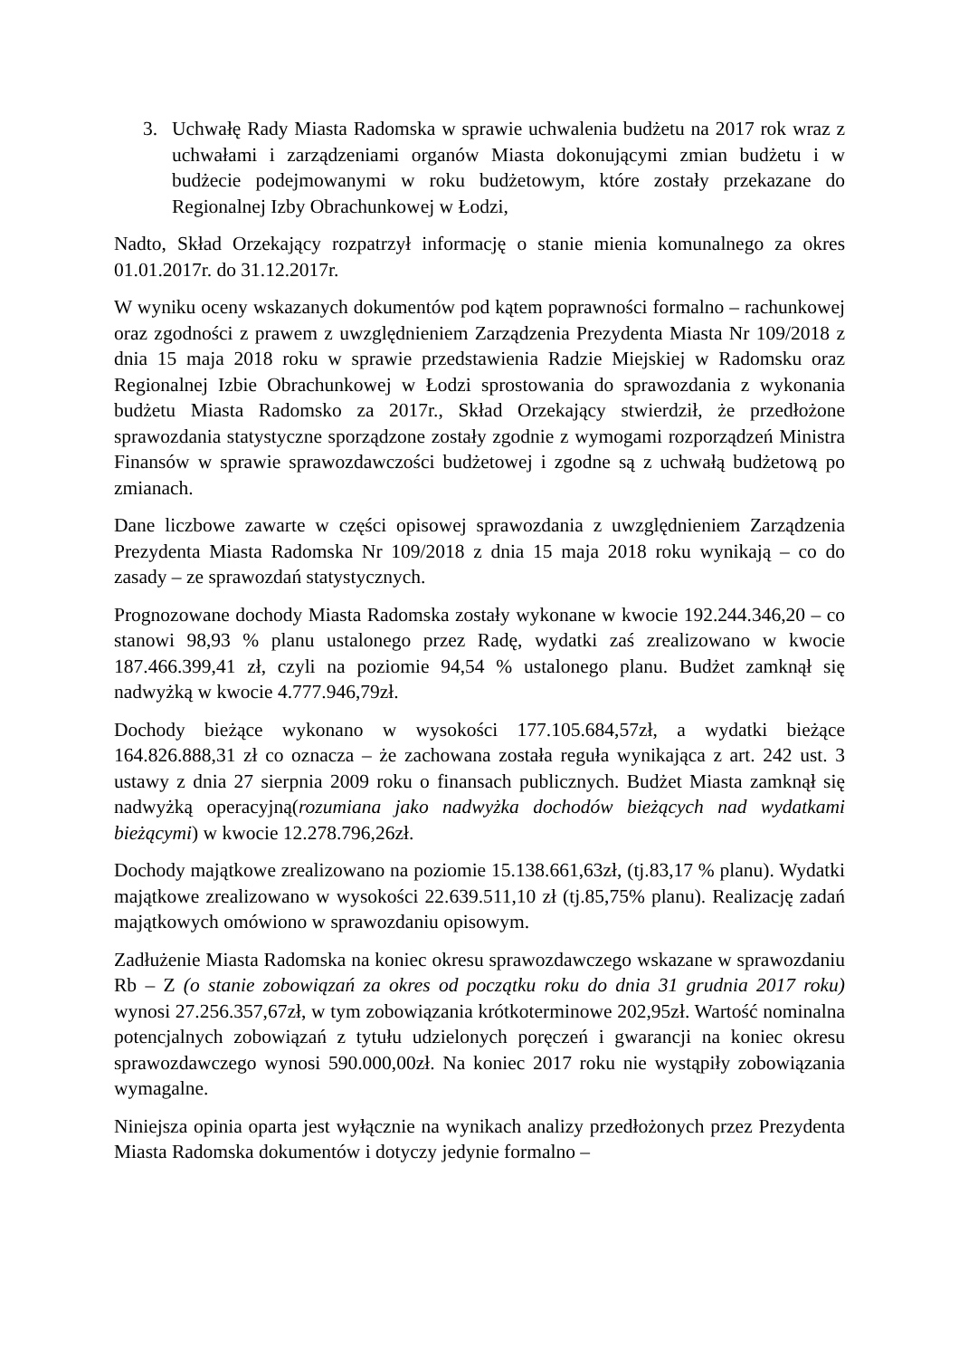3. Uchwałę Rady Miasta Radomska w sprawie uchwalenia budżetu na 2017 rok wraz z uchwałami i zarządzeniami organów Miasta dokonującymi zmian budżetu i w budżecie podejmowanymi w roku budżetowym, które zostały przekazane do Regionalnej Izby Obrachunkowej w Łodzi,
Nadto, Skład Orzekający rozpatrzył informację o stanie mienia komunalnego za okres 01.01.2017r. do 31.12.2017r.
W wyniku oceny wskazanych dokumentów pod kątem poprawności formalno – rachunkowej oraz zgodności z prawem z uwzględnieniem Zarządzenia Prezydenta Miasta Nr 109/2018 z dnia 15 maja 2018 roku w sprawie przedstawienia Radzie Miejskiej w Radomsku oraz Regionalnej Izbie Obrachunkowej w Łodzi sprostowania do sprawozdania z wykonania budżetu Miasta Radomsko za 2017r., Skład Orzekający stwierdził, że przedłożone sprawozdania statystyczne sporządzone zostały zgodnie z wymogami rozporządzeń Ministra Finansów w sprawie sprawozdawczości budżetowej i zgodne są z uchwałą budżetową po zmianach.
Dane liczbowe zawarte w części opisowej sprawozdania z uwzględnieniem Zarządzenia Prezydenta Miasta Radomska Nr 109/2018 z dnia 15 maja 2018 roku wynikają – co do zasady – ze sprawozdań statystycznych.
Prognozowane dochody Miasta Radomska zostały wykonane w kwocie 192.244.346,20 – co stanowi 98,93 % planu ustalonego przez Radę, wydatki zaś zrealizowano w kwocie 187.466.399,41 zł, czyli na poziomie 94,54 % ustalonego planu. Budżet zamknął się nadwyżką w kwocie 4.777.946,79zł.
Dochody bieżące wykonano w wysokości 177.105.684,57zł, a wydatki bieżące 164.826.888,31 zł co oznacza – że zachowana została reguła wynikająca z art. 242 ust. 3 ustawy z dnia 27 sierpnia 2009 roku o finansach publicznych. Budżet Miasta zamknął się nadwyżką operacyjną(rozumiana jako nadwyżka dochodów bieżących nad wydatkami bieżącymi) w kwocie 12.278.796,26zł.
Dochody majątkowe zrealizowano na poziomie 15.138.661,63zł, (tj.83,17 % planu). Wydatki majątkowe zrealizowano w wysokości 22.639.511,10 zł (tj.85,75% planu). Realizację zadań majątkowych omówiono w sprawozdaniu opisowym.
Zadłużenie Miasta Radomska na koniec okresu sprawozdawczego wskazane w sprawozdaniu Rb – Z (o stanie zobowiązań za okres od początku roku do dnia 31 grudnia 2017 roku) wynosi 27.256.357,67zł, w tym zobowiązania krótkoterminowe 202,95zł. Wartość nominalna potencjalnych zobowiązań z tytułu udzielonych poręczeń i gwarancji na koniec okresu sprawozdawczego wynosi 590.000,00zł. Na koniec 2017 roku nie wystąpiły zobowiązania wymagalne.
Niniejsza opinia oparta jest wyłącznie na wynikach analizy przedłożonych przez Prezydenta Miasta Radomska dokumentów i dotyczy jedynie formalno –